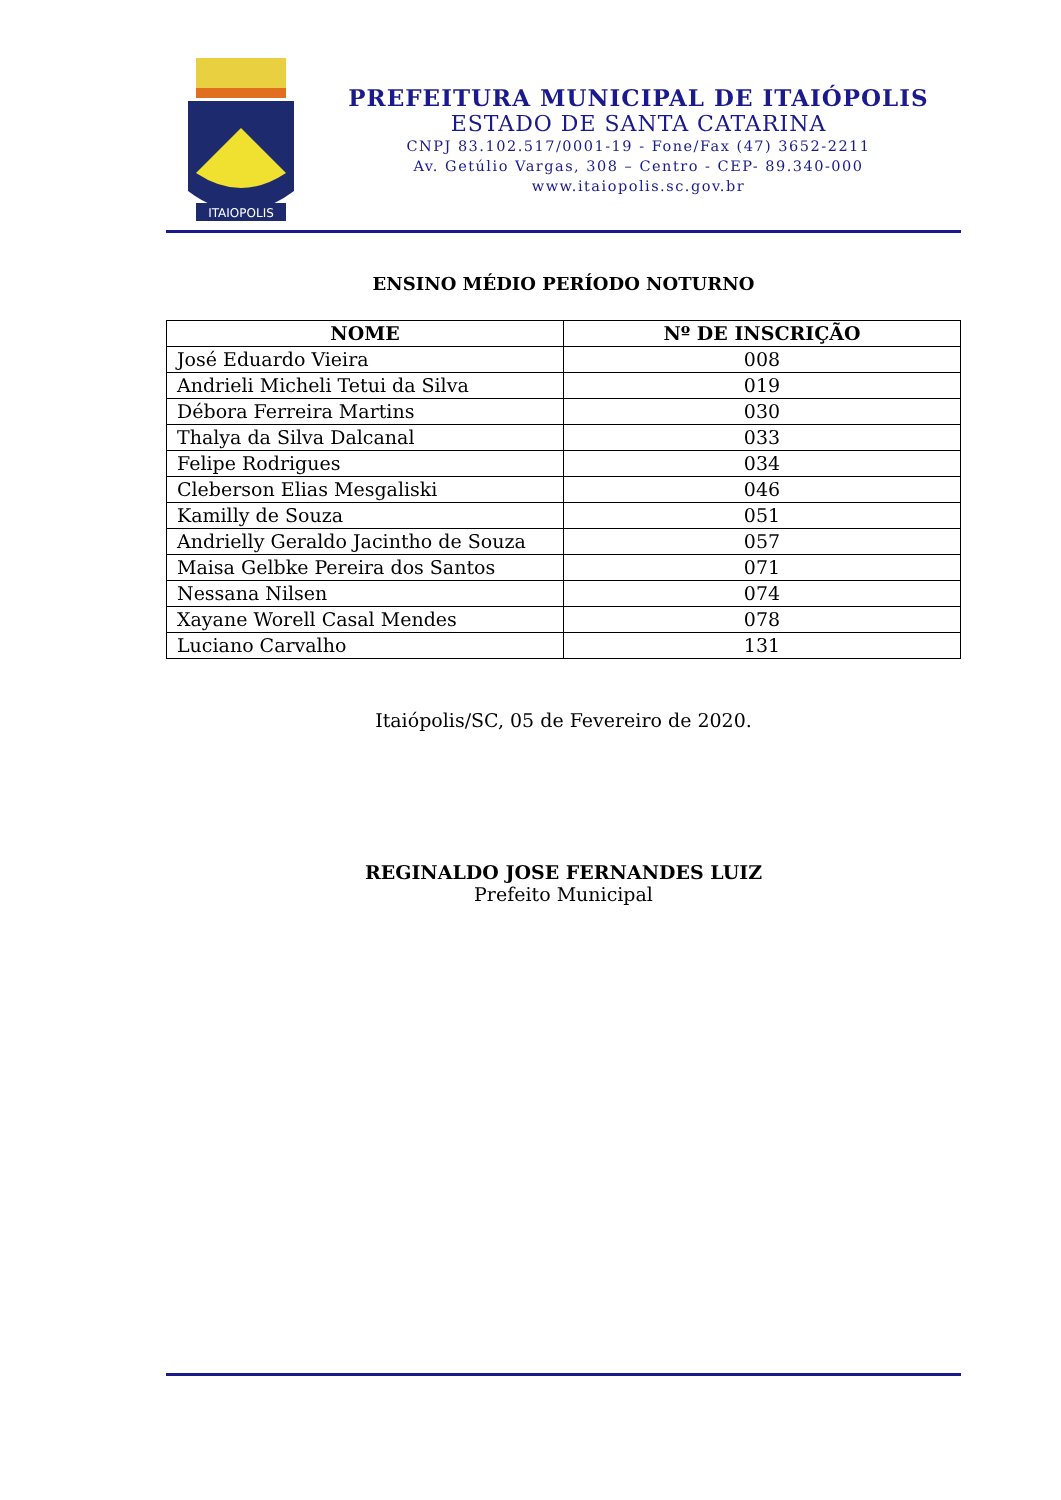ITAIOPOLIS
PREFEITURA MUNICIPAL DE ITAIÓPOLIS
ESTADO DE SANTA CATARINA
CNPJ 83.102.517/0001-19 - Fone/Fax (47) 3652-2211
Av. Getúlio Vargas, 308 – Centro - CEP- 89.340-000
www.itaiopolis.sc.gov.br
ENSINO MÉDIO PERÍODO NOTURNO
| NOME | Nº DE INSCRIÇÃO |
| --- | --- |
| José Eduardo Vieira | 008 |
| Andrieli Micheli Tetui da Silva | 019 |
| Débora Ferreira Martins | 030 |
| Thalya da Silva Dalcanal | 033 |
| Felipe Rodrigues | 034 |
| Cleberson Elias Mesgaliski | 046 |
| Kamilly de Souza | 051 |
| Andrielly Geraldo Jacintho de Souza | 057 |
| Maisa Gelbke Pereira dos Santos | 071 |
| Nessana Nilsen | 074 |
| Xayane Worell Casal Mendes | 078 |
| Luciano Carvalho | 131 |
Itaiópolis/SC, 05 de Fevereiro de 2020.
REGINALDO JOSE FERNANDES LUIZ
Prefeito Municipal